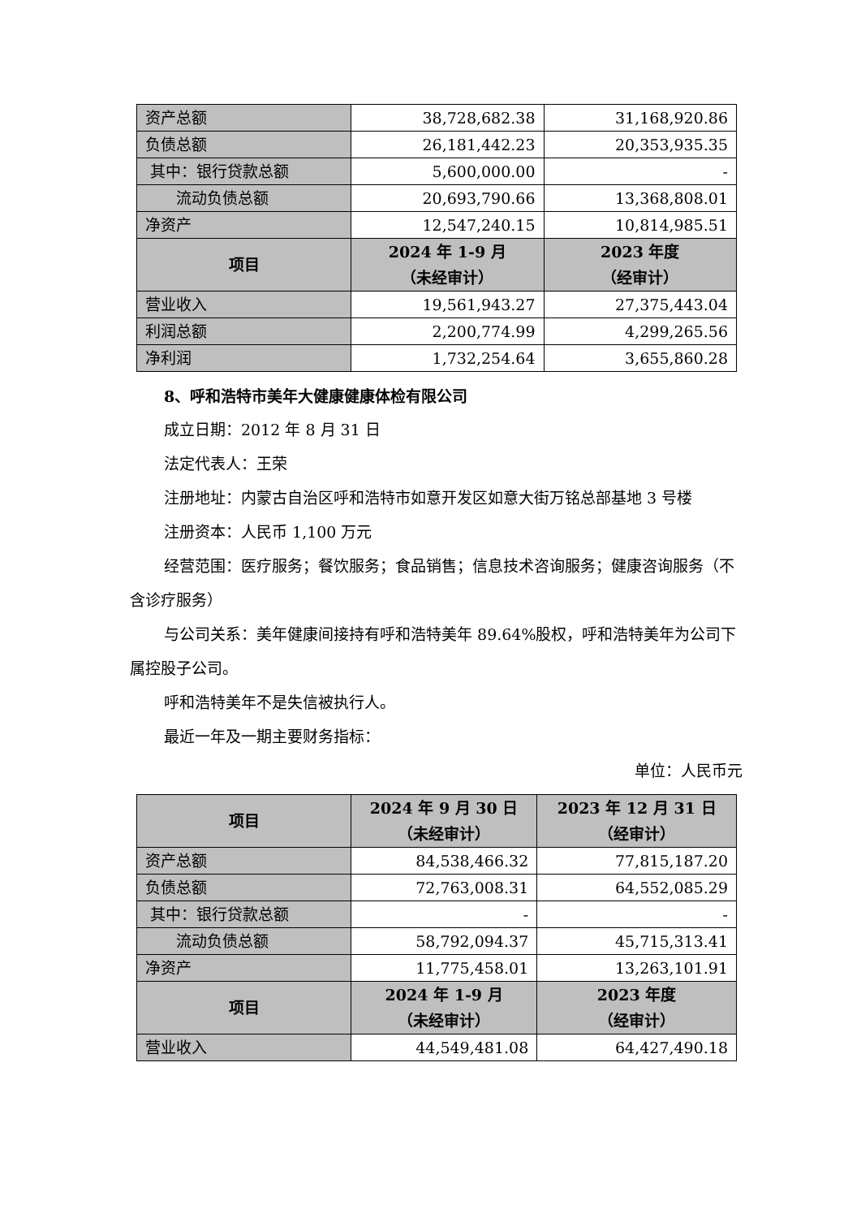| 资产总额 | 38,728,682.38 | 31,168,920.86 |
| 负债总额 | 26,181,442.23 | 20,353,935.35 |
| 其中：银行贷款总额 | 5,600,000.00 | - |
| 流动负债总额 | 20,693,790.66 | 13,368,808.01 |
| 净资产 | 12,547,240.15 | 10,814,985.51 |
| 项目 | 2024 年 1-9 月 （未经审计） | 2023 年度 （经审计） |
| 营业收入 | 19,561,943.27 | 27,375,443.04 |
| 利润总额 | 2,200,774.99 | 4,299,265.56 |
| 净利润 | 1,732,254.64 | 3,655,860.28 |
8、呼和浩特市美年大健康健康体检有限公司
成立日期：2012 年 8 月 31 日
法定代表人：王荣
注册地址：内蒙古自治区呼和浩特市如意开发区如意大街万铭总部基地 3 号楼
注册资本：人民币 1,100 万元
经营范围：医疗服务；餐饮服务；食品销售；信息技术咨询服务；健康咨询服务（不含诊疗服务）
与公司关系：美年健康间接持有呼和浩特美年 89.64%股权，呼和浩特美年为公司下属控股子公司。
呼和浩特美年不是失信被执行人。
最近一年及一期主要财务指标：
单位：人民币元
| 项目 | 2024 年 9 月 30 日 （未经审计） | 2023 年 12 月 31 日 （经审计） |
| --- | --- | --- |
| 资产总额 | 84,538,466.32 | 77,815,187.20 |
| 负债总额 | 72,763,008.31 | 64,552,085.29 |
| 其中：银行贷款总额 | - | - |
| 流动负债总额 | 58,792,094.37 | 45,715,313.41 |
| 净资产 | 11,775,458.01 | 13,263,101.91 |
| 项目 | 2024 年 1-9 月 （未经审计） | 2023 年度 （经审计） |
| 营业收入 | 44,549,481.08 | 64,427,490.18 |